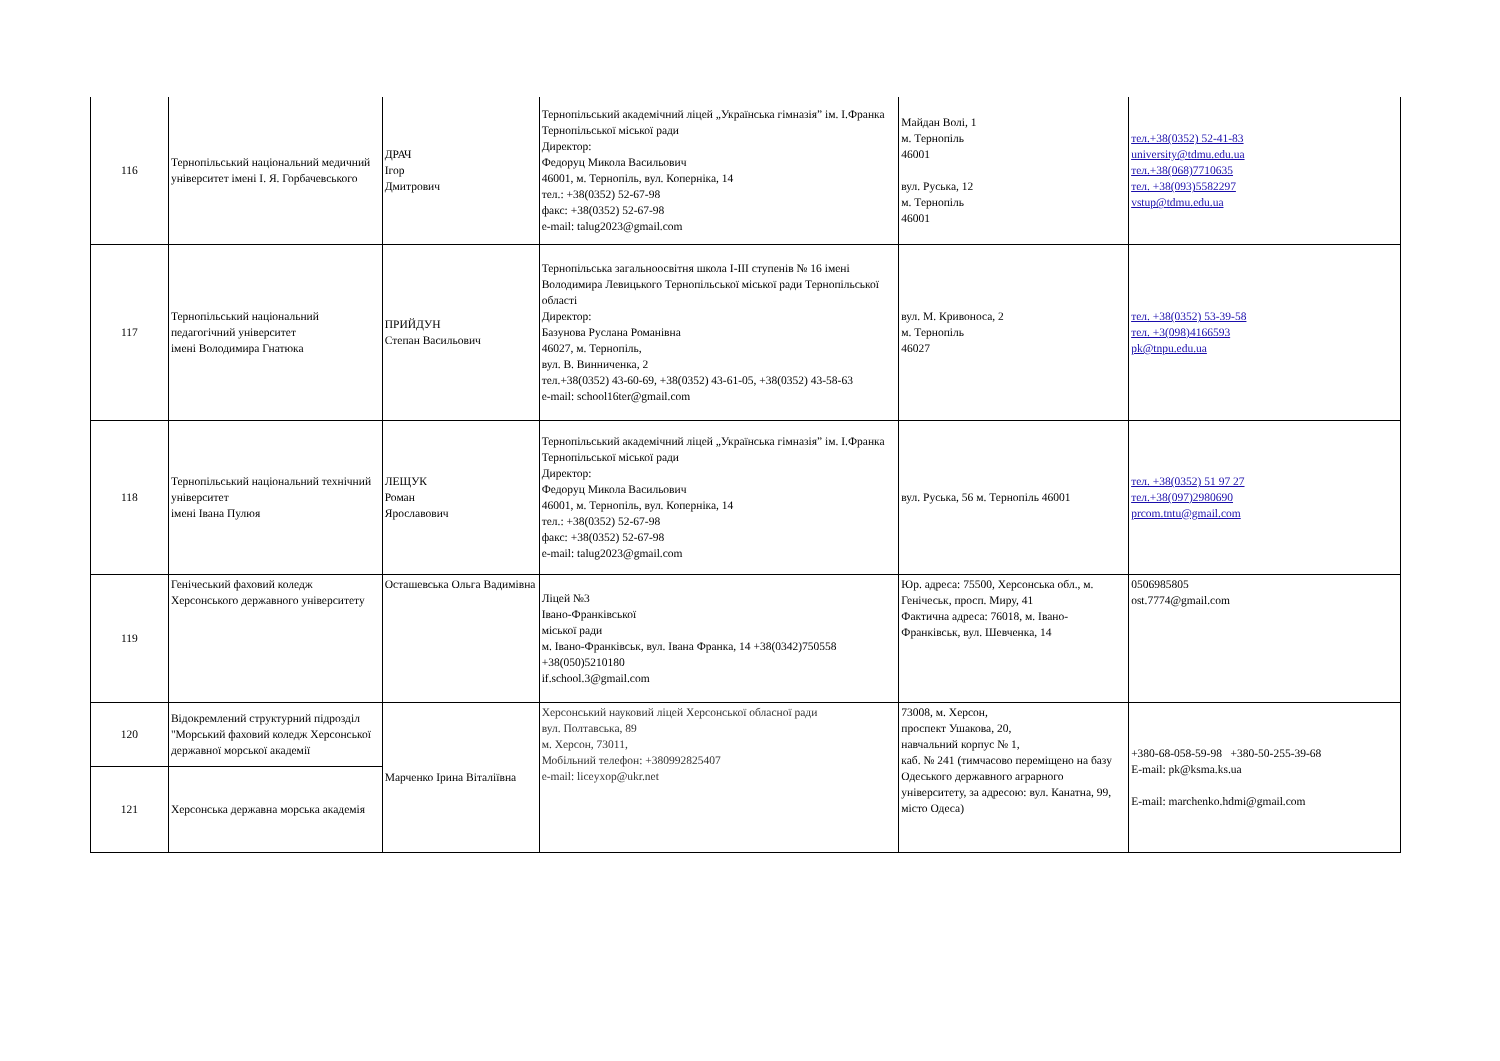| 116 | Тернопільський національний медичний університет імені І. Я. Горбачевського | ДРАЧ Ігор Дмитрович | Тернопільський академічний ліцей „Українська гімназія” ім. І.Франка Тернопільської міської ради Директор: Федоруц Микола Васильович 46001, м. Тернопіль, вул. Коперніка, 14 тел.: +38(0352) 52-67-98 факс: +38(0352) 52-67-98 e-mail: talug2023@gmail.com | Майдан Волі, 1 м. Тернопіль 46001 вул. Руська, 12 м. Тернопіль 46001 | тел.+38(0352) 52-41-83 university@tdmu.edu.ua тел.+38(068)7710635 тел. +38(093)5582297 vstup@tdmu.edu.ua |
| 117 | Тернопільський національний педагогічний університет імені Володимира Гнатюка | ПРИЙДУН Степан Васильович | Тернопільська загальноосвітня школа І-ІІІ ступенів № 16 імені Володимира Левицького Тернопільської міської ради Тернопільської області Директор: Базунова Руслана Романівна 46027, м. Тернопіль, вул. В. Винниченка, 2 тел.+38(0352) 43-60-69, +38(0352) 43-61-05, +38(0352) 43-58-63 e-mail: school16ter@gmail.com | вул. М. Кривоноса, 2 м. Тернопіль 46027 | тел. +38(0352) 53-39-58 тел. +3(098)4166593 pk@tnpu.edu.ua |
| 118 | Тернопільський національний технічний університет імені Івана Пулюя | ЛЕЩУК Роман Ярославович | Тернопільський академічний ліцей „Українська гімназія” ім. І.Франка Тернопільської міської ради Директор: Федоруц Микола Васильович 46001, м. Тернопіль, вул. Коперніка, 14 тел.: +38(0352) 52-67-98 факс: +38(0352) 52-67-98 e-mail: talug2023@gmail.com | вул. Руська, 56 м. Тернопіль 46001 | тел. +38(0352) 51 97 27 тел.+38(097)2980690 prcom.tntu@gmail.com |
| 119 | Генічеський фаховий коледж Херсонського державного університету | Осташевська Ольга Вадимівна | Ліцей №3 Івано-Франківської міської ради м. Івано-Франківськ, вул. Івана Франка, 14 +38(0342)750558 +38(050)5210180 if.school.3@gmail.com | Юр. адреса: 75500, Херсонська обл., м. Генічеськ, просп. Миру, 41 Фактична адреса: 76018, м. Івано-Франківськ, вул. Шевченка, 14 | 0506985805 ost.7774@gmail.com |
| 120 | Відокремлений структурний підрозділ "Морський фаховий коледж Херсонської державної морської академії | Марченко Ірина Віталіївна | Херсонський науковий ліцей Херсонської обласної ради вул. Полтавська, 89 м. Херсон, 73011, Мобільний телефон: +380992825407 e-mail: liceyxop@ukr.net | 73008, м. Херсон, проспект Ушакова, 20, навчальний корпус № 1, каб. № 241 (тимчасово переміщено на базу Одеського державного аграрного університету, за адресою: вул. Канатна, 99, місто Одеса) | +380-68-058-59-98 +380-50-255-39-68 E-mail: pk@ksma.ks.ua E-mail: marchenko.hdmi@gmail.com |
| 121 | Херсонська державна морська академія | | | | |